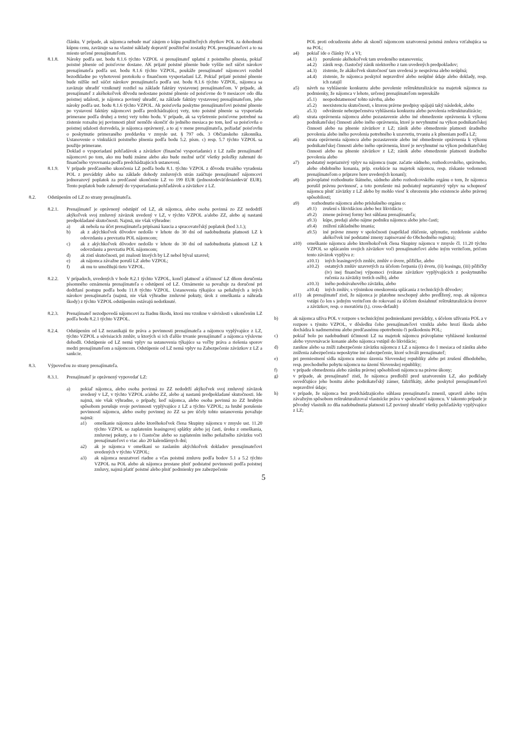článku. V prípade, ak nájomca nebude mať záujem o kúpu použiteľných zbytkov POL za dohodnutú kúpnu cenu, zaväzuje sa na vlastné náklady dopraviť použiteľné zostatky POL prenajímateľovi a to na miesto určené prenajímateľom.
8.1.8. Nároky podľa ust. bodu 8.1.6 týchto VZPOL si prenajímateľ uplatní z poistného plnenia, pokiaľ poistné plnenie od poisťovne dostane. AK prijaté poistné plnenie bude vyššie než súčet nárokov prenajímateľa podľa ust. bodu 8.1.6 týchto VZPOL, poukáže prenajímateľ nájomcovi rozdiel bezodkladne po vyhotovení protokolu o finančnom vysporiadaní LZ. Pokiaľ prijaté poistné plnenie bude nižšie než súčet nárokov prenajímateľa podľa ust. bodu 8.1.6 týchto VZPOL, nájomca sa zaväzuje uhradiť vzniknutý rozdiel na základe faktúry vystavenej prenajímateľom. V prípade, ak prenajímateľ z akéhokoľvek dôvodu nedostane poistné plnenie od poisťovne do 9 mesiacov odo dňa poistnej udalosti, je nájomca povinný uhradiť, na základe faktúry vystavenej prenajímateľom, jeho nároky podľa ust. bodu 8.1.6 týchto VZPOL. Ak poisťovňa poskytne prenajímateľovi poistné plnenie po vystavení faktúry nájomcovi podľa predchádzajúcej vety, toto poistné plnenie sa vysporiada primerane podľa druhej a tretej vety tohto bodu. V prípade, ak sa vyšetrenie poisťovne potrebné na zistenie rozsahu jej povinnosti plniť nemôže skončiť do jedného mesiaca po tom, keď sa poisťovňa o poistnej udalosti dozvedela, je nájomca oprávnený, a to aj v mene prenajímateľa, požiadať poisťovňu o poskytnutie primeraného preddavku v zmysle ust. § 797 ods. 3 Občianskeho zákonníka. Ustanovenie o vinkulácii poistného plnenia podľa bodu 5.2. písm. c) resp. 5.7 týchto VZPOL sa použije primerane.
Doklad o vysporiadaní pohľadávok a záväzkov (finančné vysporiadanie) z LZ zašle prenajímateľ nájomcovi po tom, ako mu budú známe alebo ako bude možné určiť všetky položky zahrnuté do finančného vyrovnania podľa predchádzajúcich ustanovení.
8.1.9. V prípade predčasného ukončenia LZ podľa bodu 8.1. týchto VZPOL z dôvodu trvalého vyradenia POL z prevádzky alebo na základe dohody zmluvných strán zaúčtuje prenajímateľ nájomcovi jednorazový poplatok za predčasné ukončenie LZ vo 199 EUR (jednostodeväťdesiatdeväť EUR). Tento poplatok bude zahrnutý do vysporiadania pohľadávok a záväzkov z LZ.
8.2. Odstúpením od LZ zo strany prenajímateľa.
8.2.1. Prenajímateľ je oprávnený odstúpiť od LZ, ak nájomca, alebo osoba povinná zo ZZ nedodrží akýkoľvek svoj zmluvný záväzok uvedený v LZ, v týchto VZPOL a/alebo ZZ, alebo aj nastanú predpokladané skutočnosti. Najmä, nie však výhradne:
a) ak nebola na účet prenajímateľa pripísaná kaucia a spracovateľský poplatok (bod 3.1.);
b) ak z akýchkoľvek dôvodov nedošlo v lehote do 30 dní od nadobudnutia platnosti LZ k odovzdaniu a prevzatiu POL nájomcom;
c) ak z akýchkoľvek dôvodov nedošlo v lehote do 30 dní od nadobudnutia platnosti LZ k odovzdaniu a prevzatiu POL nájomcom;
d) ak zistí skutočnosti, pri znalosti ktorých by LZ nebol býval uzavrel;
e) ak nájomca závažne poruší LZ alebo VZPOL;
f) ak mu to umožňujú tieto VZPOL.
8.2.2. V prípadoch, uvedených v bode 8.2.1 týchto VZPOL, končí platnosť a účinnosť LZ dňom doručenia písomného oznámenia prenajímateľa o odstúpení od LZ. Oznámenie sa považuje za doručené pri dodržaní postupu podľa bodu 11.8 týchto VZPOL. Ustanovenia týkajúce sa peňažných a iných nárokov prenajímateľa (najmä, nie však výhradne zmluvné pokuty, úrok z omeškania a náhrada škody) z týchto VZPOL odstúpením ostávajú nedotknuté.
8.2.3. Prenajímateľ nezodpovedá nájomcovi za žiadnu škodu, ktorá mu vznikne v súvislosti s ukončením LZ podľa bodu 8.2.1 týchto VZPOL.
8.2.4. Odstúpením od LZ nezanikajú tie práva a povinnosti prenajímateľa a nájomcu vyplývajúce z LZ, týchto VZPOL a súvisiacich zmlúv, u ktorých si ich ďalšie trvanie prenajímateľ a nájomca výslovne dohodli. Odstúpenie od LZ nemá vplyv na ustanovenia týkajúce sa voľby práva a riešenia sporov medzi prenajímateľom a nájomcom. Odstúpenie od LZ nemá vplyv na Zabezpečenie záväzkov z LZ a sankcie.
8.3. Výpoveďou zo strany prenajímateľa.
8.3.1. Prenajímateľ je oprávnený vypovedať LZ:
a) pokiaľ nájomca, alebo osoba povinná zo ZZ nedodrží akýkoľvek svoj zmluvný záväzok uvedený v LZ, v týchto VZPOL a/alebo ZZ, alebo aj nastanú predpokladané skutočnosti. Ide najmä, nie však výhradne, o prípady, keď nájomca, alebo osoba povinná zo ZZ hrubým spôsobom porušuje svoje povinnosti vyplývajúce z LZ a týchto VZPOL; za hrubé porušenie povinností nájomcu, alebo osoby povinnej zo ZZ sa pre účely tohto ustanovenia považuje najmä:
a1) omeškanie nájomcu alebo ktoréhokoľvek člena Skupiny nájomcu v zmysle ust. 11.20 týchto VZPOL so zaplatením leasingovej splátky alebo jej časti, úroku z omeškania, zmluvnej pokuty, a to i čiastočne alebo so zaplatením iného peňažného záväzku voči prenajímateľovi o viac ako 20 kalendárnych dní;
a2) ak je nájomca v omeškaní so zaslaním akýchkoľvek dokladov prenajímateľovi uvedených v týchto VZPOL;
a3) ak nájomca neuzatvorí riadne a včas poistnú zmluvu podľa bodov 5.1 a 5.2 týchto VZPOL na POL alebo ak nájomca prestane plniť podstatné povinnosti podľa poistnej zmluvy, najmä platiť poistné alebo plniť podmienky pre zabezpečenie
POL proti odcudzeniu alebo ak skončí nájomcom uzatvorená poistná zmluva vzťahujúca sa na POL;
a4) pokiaľ ide o články IV. a VI;
a4.1) porušenie akéhokoľvek tam uvedeného ustanovenia;
a4.2) zánik resp. čiastočný zánik niektorého z tam uvedených predpokladov;
a4.3) zistenie, že akákoľvek skutočnosť tam uvedená je nesprávna alebo neúplná;
a4.4) zistenie, že nájomca poskytol nepravdivé alebo neúplné údaje alebo doklady, resp. ich zatajil
a5) návrh na vyhlásenie konkurzu alebo povolenie reštrukturalizácie na majetok nájomcu za podmienky, že nájomca v lehote, určenej prenajímateľom nepreukáže
a5.1) neopodstatnenosť tohto návrhu, alebo
a5.2) neexistenciu skutočnosti, s ktorou právne predpisy spájajú taký následok, alebo
a5.3) odvrátenie nebezpečenstva vyhlásenia konkurzu alebo povolenia reštrukturalizácie;
a6) strata oprávnenia nájomcu alebo pozastavenie alebo iné obmedzenie oprávnenia k výkonu podnikateľskej činnosti alebo iného oprávnenia, ktoré je nevyhnutné na výkon podnikateľskej činnosti alebo na plnenie záväzkov z LZ; zánik alebo obmedzenie platnosti úradného povolenia alebo iného povolenia potrebného k uzavretiu, trvaniu a k plneniam podľa LZ;
a6) strata oprávnenia nájomcu alebo pozastavenie alebo iné obmedzenie oprávnenia k výkonu podnikateľskej činnosti alebo iného oprávnenia, ktoré je nevyhnutné na výkon podnikateľskej činnosti alebo na plnenie záväzkov z LZ; zánik alebo obmedzenie platnosti úradného povolenia alebo
a7) podstatný nepriaznivý vplyv na nájomcu (napr. začatie súdneho, rozhodcovského, správneho, alebo obdobného konania, príp. exekúcie na majetok nájomcu, resp. získanie vedomosti prenajímateľom o príprave hore uvedených konaní);
a8) právoplatné rozhodnutie štátneho, súdneho alebo rozhodcovského orgánu o tom, že nájomca porušil právnu povinnosť, a toto porušenie má podstatný nepriaznivý vplyv na schopnosť nájomcu plniť záväzky z LZ alebo by mohlo viesť k ohrozeniu jeho existencie alebo právnej spôsobilosti;
a9) rozhodnutie nájomcu alebo príslušného orgánu o:
a9.1) zrušení s likvidáciou alebo bez likvidácie;
a9.2) zmene právnej formy bez súhlasu prenajímateľa;
a9.3) kúpe, predaji alebo nájme podniku nájomcu alebo jeho časti;
a9.4) znížení základného imania;
a9.5) iné právne zmeny v spoločnosti (napríklad zlúčenie, splynutie, rozdelenie a/alebo akékoľvek iné podstatné zmeny zapisované do Obchodného registra);
a10) omeškanie nájomcu alebo ktoréhokoľvek člena Skupiny nájomcu v zmysle čl. 11.20 týchto VZPOL so splácaním svojich záväzkov voči prenajímateľovi alebo iným veriteľom, pričom tento záväzok vyplýva z:
a10.1) iných leasingových zmlúv, zmlúv o úvere, pôžičke, alebo
a10.2) ostatných zmlúv uzavretých za účelom čerpania (i) úveru, (ii) leasingu, (iii) pôžičky (iv) inej finančnej výpomoci (vrátane záväzkov vyplývajúcich z poskytnutého ručenia za záväzky tretích osôb), alebo
a10.3) iného podsúvahového záväzku, alebo
a10.4) iných zmlúv, s výnimkou oneskorenia splácania z technických dôvodov;
a11) ak prenajímateľ zistí, že nájomca je platobne neschopný alebo predĺžený, resp. ak nájomca vstúpi čo len s jedným veriteľom do rokovaní za účelom dosiahnuť reštrukturalizáciu úverov a záväzkov, resp. o moratóriu (t.j. cross-default)
b) ak nájomca užíva POL v rozpore s technickými podmienkami prevádzky, s účelom užívania POL a v rozpore s týmito VZPOL, v dôsledku čoho prenajímateľovi vznikla alebo hrozí škoda alebo dochádza k nadmernému alebo predčasnému opotrebeniu či poškodeniu POL;
c) pokiaľ bolo po nadobudnutí účinnosti LZ na majetok nájomcu právoplatne vyhlásené konkurzné alebo vyrovnávacie konanie alebo nájomca vstúpil do likvidácie;
d) zanikne alebo sa zníži zabezpečenie záväzku nájomcu z LZ a nájomca do 1 mesiaca od zániku alebo zníženia zabezpečenia neposkytne iné zabezpečenie, ktoré schváli prenajímateľ;
e) pri premiestnení sídla nájomcu mimo územia Slovenskej republiky alebo pri zrušení dlhodobého, resp. prechodného pobytu nájomcu na území Slovenskej republiky;
f) v prípade obmedzenia alebo zániku právnej spôsobilosti nájomcu na právne úkony;
g) v prípade, ak prenajímateľ zistí, že nájomca predložil pred uzatvorením LZ, ako podklady osvedčujúce jeho bonitu alebo podnikateľský zámer, falzifikáty, alebo poskytol prenajímateľovi nepravdivé údaje;
h) v prípade, že nájomca bez predchádzajúceho súhlasu prenajímateľa zmenil, upravil alebo iným závažným spôsobom reštrukturalizoval vlastnícke práva v spoločnosti nájomcu. V takomto prípade je pôvodný vlastník zo dňa nadobudnutia platnosti LZ povinný uhradiť všetky pohľadávky vyplývajúce z LZ;
5